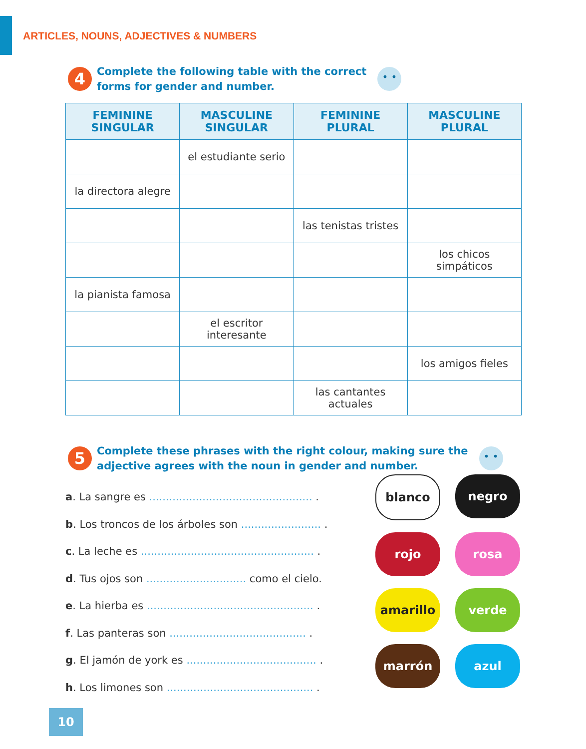ARTICLES, NOUNS, ADJECTIVES & NUMBERS
4
Complete the following table with the correct
forms for gender and number.
• •
| FEMININE SINGULAR | MASCULINE SINGULAR | FEMININE PLURAL | MASCULINE PLURAL |
| --- | --- | --- | --- |
| | el estudiante serio | | |
| la directora alegre | | | |
| | | las tenistas tristes | |
| | | | los chicos simpáticos |
| la pianista famosa | | | |
| | el escritor interesante | | |
| | | | los amigos fieles |
| | | las cantantes actuales | |
5
Complete these phrases with the right colour, making sure the
adjective agrees with the noun in gender and number.
• •
a. La sangre es ................................................. .
b. Los troncos de los árboles son ........................ .
c. La leche es .................................................... .
d. Tus ojos son .............................. como el cielo.
e. La hierba es .................................................. .
f. Las panteras son ......................................... .
g. El jamón de york es ....................................... .
h. Los limones son ............................................ .
blanco
negro
rojo
rosa
amarillo
verde
marrón
azul
10